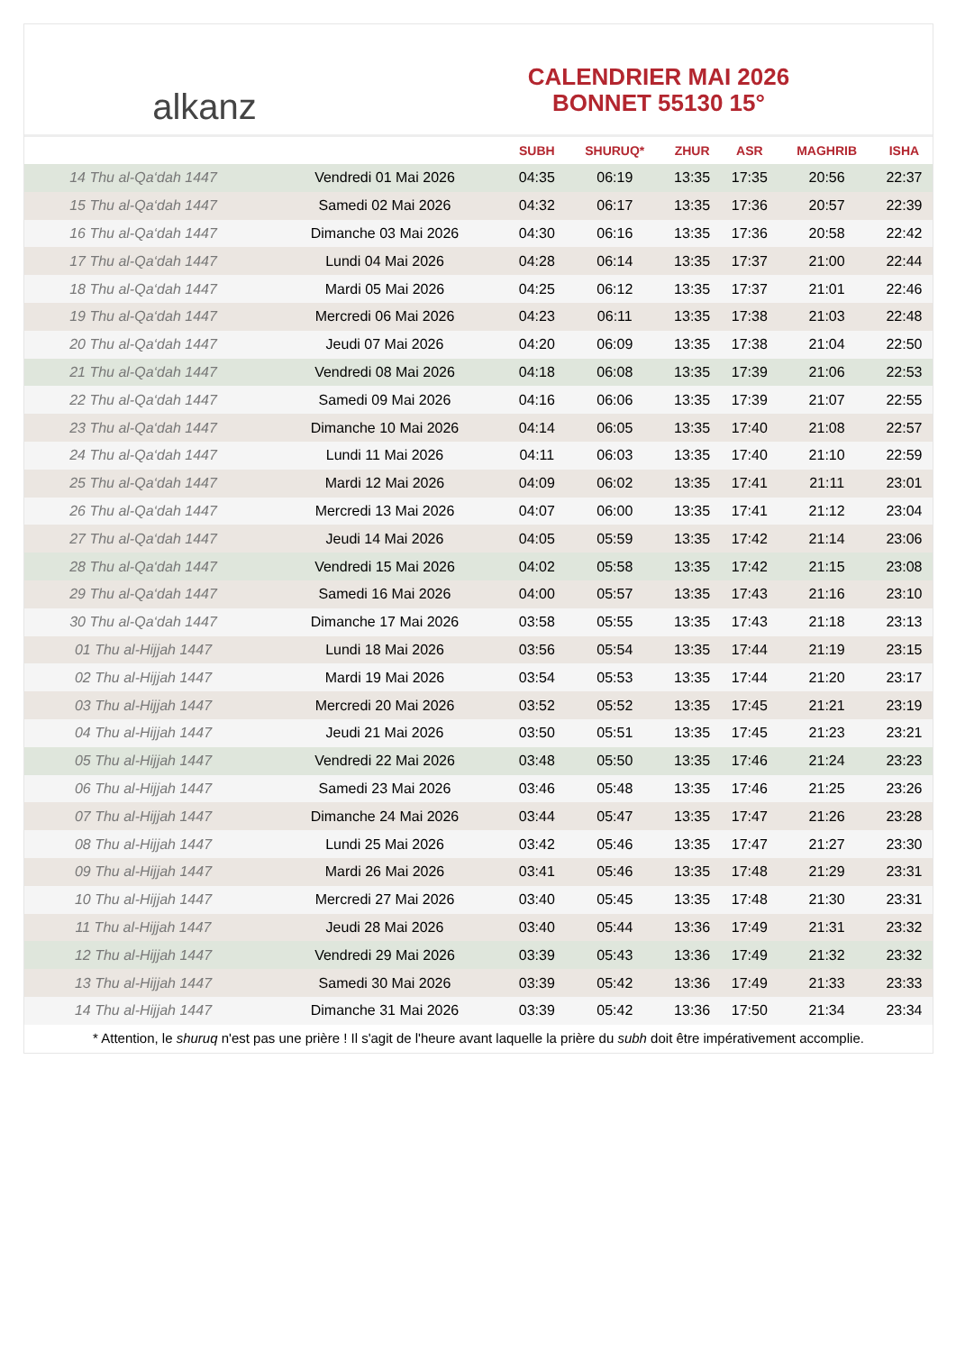alkanz
CALENDRIER MAI 2026
BONNET 55130 15°
| | | SUBH | SHURUQ* | ZHUR | ASR | MAGHRIB | ISHA |
| --- | --- | --- | --- | --- | --- | --- | --- |
| 14 Thu al-Qa‘dah 1447 | Vendredi 01 Mai 2026 | 04:35 | 06:19 | 13:35 | 17:35 | 20:56 | 22:37 |
| 15 Thu al-Qa‘dah 1447 | Samedi 02 Mai 2026 | 04:32 | 06:17 | 13:35 | 17:36 | 20:57 | 22:39 |
| 16 Thu al-Qa‘dah 1447 | Dimanche 03 Mai 2026 | 04:30 | 06:16 | 13:35 | 17:36 | 20:58 | 22:42 |
| 17 Thu al-Qa‘dah 1447 | Lundi 04 Mai 2026 | 04:28 | 06:14 | 13:35 | 17:37 | 21:00 | 22:44 |
| 18 Thu al-Qa‘dah 1447 | Mardi 05 Mai 2026 | 04:25 | 06:12 | 13:35 | 17:37 | 21:01 | 22:46 |
| 19 Thu al-Qa‘dah 1447 | Mercredi 06 Mai 2026 | 04:23 | 06:11 | 13:35 | 17:38 | 21:03 | 22:48 |
| 20 Thu al-Qa‘dah 1447 | Jeudi 07 Mai 2026 | 04:20 | 06:09 | 13:35 | 17:38 | 21:04 | 22:50 |
| 21 Thu al-Qa‘dah 1447 | Vendredi 08 Mai 2026 | 04:18 | 06:08 | 13:35 | 17:39 | 21:06 | 22:53 |
| 22 Thu al-Qa‘dah 1447 | Samedi 09 Mai 2026 | 04:16 | 06:06 | 13:35 | 17:39 | 21:07 | 22:55 |
| 23 Thu al-Qa‘dah 1447 | Dimanche 10 Mai 2026 | 04:14 | 06:05 | 13:35 | 17:40 | 21:08 | 22:57 |
| 24 Thu al-Qa‘dah 1447 | Lundi 11 Mai 2026 | 04:11 | 06:03 | 13:35 | 17:40 | 21:10 | 22:59 |
| 25 Thu al-Qa‘dah 1447 | Mardi 12 Mai 2026 | 04:09 | 06:02 | 13:35 | 17:41 | 21:11 | 23:01 |
| 26 Thu al-Qa‘dah 1447 | Mercredi 13 Mai 2026 | 04:07 | 06:00 | 13:35 | 17:41 | 21:12 | 23:04 |
| 27 Thu al-Qa‘dah 1447 | Jeudi 14 Mai 2026 | 04:05 | 05:59 | 13:35 | 17:42 | 21:14 | 23:06 |
| 28 Thu al-Qa‘dah 1447 | Vendredi 15 Mai 2026 | 04:02 | 05:58 | 13:35 | 17:42 | 21:15 | 23:08 |
| 29 Thu al-Qa‘dah 1447 | Samedi 16 Mai 2026 | 04:00 | 05:57 | 13:35 | 17:43 | 21:16 | 23:10 |
| 30 Thu al-Qa‘dah 1447 | Dimanche 17 Mai 2026 | 03:58 | 05:55 | 13:35 | 17:43 | 21:18 | 23:13 |
| 01 Thu al-Hijjah 1447 | Lundi 18 Mai 2026 | 03:56 | 05:54 | 13:35 | 17:44 | 21:19 | 23:15 |
| 02 Thu al-Hijjah 1447 | Mardi 19 Mai 2026 | 03:54 | 05:53 | 13:35 | 17:44 | 21:20 | 23:17 |
| 03 Thu al-Hijjah 1447 | Mercredi 20 Mai 2026 | 03:52 | 05:52 | 13:35 | 17:45 | 21:21 | 23:19 |
| 04 Thu al-Hijjah 1447 | Jeudi 21 Mai 2026 | 03:50 | 05:51 | 13:35 | 17:45 | 21:23 | 23:21 |
| 05 Thu al-Hijjah 1447 | Vendredi 22 Mai 2026 | 03:48 | 05:50 | 13:35 | 17:46 | 21:24 | 23:23 |
| 06 Thu al-Hijjah 1447 | Samedi 23 Mai 2026 | 03:46 | 05:48 | 13:35 | 17:46 | 21:25 | 23:26 |
| 07 Thu al-Hijjah 1447 | Dimanche 24 Mai 2026 | 03:44 | 05:47 | 13:35 | 17:47 | 21:26 | 23:28 |
| 08 Thu al-Hijjah 1447 | Lundi 25 Mai 2026 | 03:42 | 05:46 | 13:35 | 17:47 | 21:27 | 23:30 |
| 09 Thu al-Hijjah 1447 | Mardi 26 Mai 2026 | 03:41 | 05:46 | 13:35 | 17:48 | 21:29 | 23:31 |
| 10 Thu al-Hijjah 1447 | Mercredi 27 Mai 2026 | 03:40 | 05:45 | 13:35 | 17:48 | 21:30 | 23:31 |
| 11 Thu al-Hijjah 1447 | Jeudi 28 Mai 2026 | 03:40 | 05:44 | 13:36 | 17:49 | 21:31 | 23:32 |
| 12 Thu al-Hijjah 1447 | Vendredi 29 Mai 2026 | 03:39 | 05:43 | 13:36 | 17:49 | 21:32 | 23:32 |
| 13 Thu al-Hijjah 1447 | Samedi 30 Mai 2026 | 03:39 | 05:42 | 13:36 | 17:49 | 21:33 | 23:33 |
| 14 Thu al-Hijjah 1447 | Dimanche 31 Mai 2026 | 03:39 | 05:42 | 13:36 | 17:50 | 21:34 | 23:34 |
* Attention, le shuruq n'est pas une prière ! Il s'agit de l'heure avant laquelle la prière du subh doit être impérativement accomplie.